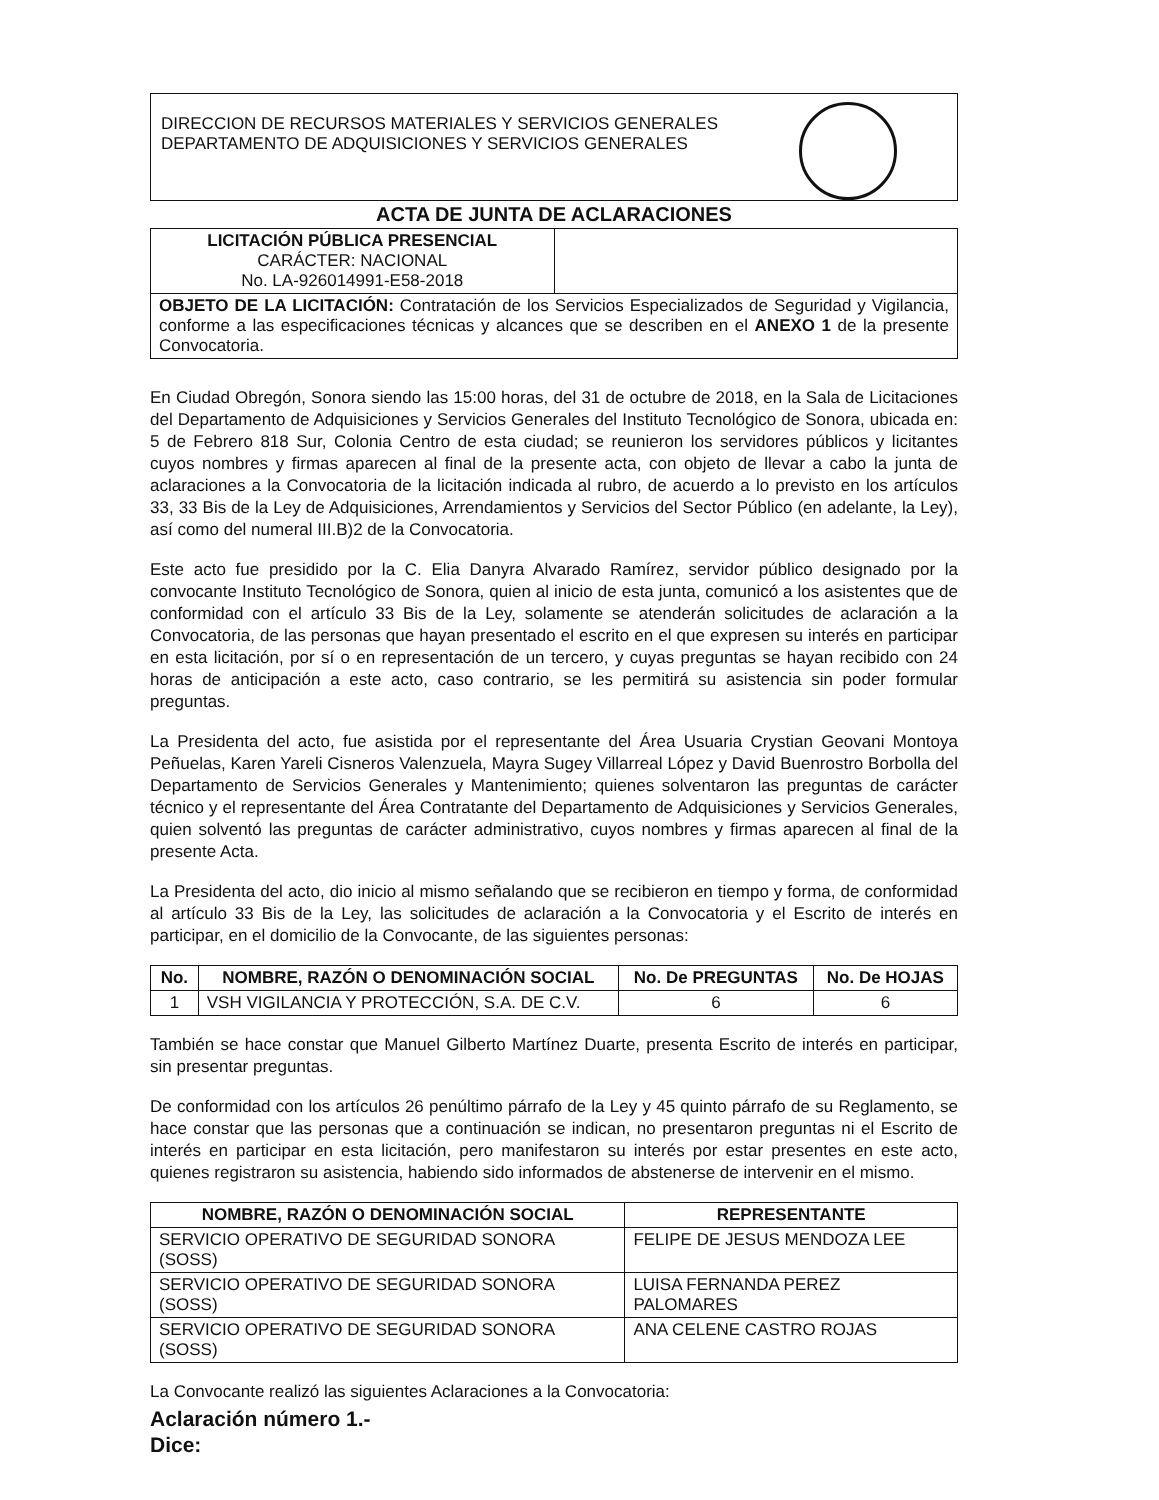DIRECCION DE RECURSOS MATERIALES Y SERVICIOS GENERALES
DEPARTAMENTO DE ADQUISICIONES Y SERVICIOS GENERALES
ACTA DE JUNTA DE ACLARACIONES
| LICITACIÓN PÚBLICA PRESENCIAL CARÁCTER: NACIONAL No. LA-926014991-E58-2018 | |
| OBJETO DE LA LICITACIÓN: Contratación de los Servicios Especializados de Seguridad y Vigilancia, conforme a las especificaciones técnicas y alcances que se describen en el ANEXO 1 de la presente Convocatoria. | |
En Ciudad Obregón, Sonora siendo las 15:00 horas, del 31 de octubre de 2018, en la Sala de Licitaciones del Departamento de Adquisiciones y Servicios Generales del Instituto Tecnológico de Sonora, ubicada en: 5 de Febrero 818 Sur, Colonia Centro de esta ciudad; se reunieron los servidores públicos y licitantes cuyos nombres y firmas aparecen al final de la presente acta, con objeto de llevar a cabo la junta de aclaraciones a la Convocatoria de la licitación indicada al rubro, de acuerdo a lo previsto en los artículos 33, 33 Bis de la Ley de Adquisiciones, Arrendamientos y Servicios del Sector Público (en adelante, la Ley), así como del numeral III.B)2 de la Convocatoria.
Este acto fue presidido por la C. Elia Danyra Alvarado Ramírez, servidor público designado por la convocante Instituto Tecnológico de Sonora, quien al inicio de esta junta, comunicó a los asistentes que de conformidad con el artículo 33 Bis de la Ley, solamente se atenderán solicitudes de aclaración a la Convocatoria, de las personas que hayan presentado el escrito en el que expresen su interés en participar en esta licitación, por sí o en representación de un tercero, y cuyas preguntas se hayan recibido con 24 horas de anticipación a este acto, caso contrario, se les permitirá su asistencia sin poder formular preguntas.
La Presidenta del acto, fue asistida por el representante del Área Usuaria Crystian Geovani Montoya Peñuelas, Karen Yareli Cisneros Valenzuela, Mayra Sugey Villarreal López y David Buenrostro Borbolla del Departamento de Servicios Generales y Mantenimiento; quienes solventaron las preguntas de carácter técnico y el representante del Área Contratante del Departamento de Adquisiciones y Servicios Generales, quien solventó las preguntas de carácter administrativo, cuyos nombres y firmas aparecen al final de la presente Acta.
La Presidenta del acto, dio inicio al mismo señalando que se recibieron en tiempo y forma, de conformidad al artículo 33 Bis de la Ley, las solicitudes de aclaración a la Convocatoria y el Escrito de interés en participar, en el domicilio de la Convocante, de las siguientes personas:
| No. | NOMBRE, RAZÓN O DENOMINACIÓN SOCIAL | No. De PREGUNTAS | No. De HOJAS |
| --- | --- | --- | --- |
| 1 | VSH VIGILANCIA Y PROTECCIÓN, S.A. DE C.V. | 6 | 6 |
También se hace constar que Manuel Gilberto Martínez Duarte, presenta Escrito de interés en participar, sin presentar preguntas.
De conformidad con los artículos 26 penúltimo párrafo de la Ley y 45 quinto párrafo de su Reglamento, se hace constar que las personas que a continuación se indican, no presentaron preguntas ni el Escrito de interés en participar en esta licitación, pero manifestaron su interés por estar presentes en este acto, quienes registraron su asistencia, habiendo sido informados de abstenerse de intervenir en el mismo.
| NOMBRE, RAZÓN O DENOMINACIÓN SOCIAL | REPRESENTANTE |
| --- | --- |
| SERVICIO OPERATIVO DE SEGURIDAD SONORA (SOSS) | FELIPE DE JESUS MENDOZA LEE |
| SERVICIO OPERATIVO DE SEGURIDAD SONORA (SOSS) | LUISA FERNANDA PEREZ PALOMARES |
| SERVICIO OPERATIVO DE SEGURIDAD SONORA (SOSS) | ANA CELENE CASTRO ROJAS |
La Convocante realizó las siguientes Aclaraciones a la Convocatoria:
Aclaración número 1.-
Dice: